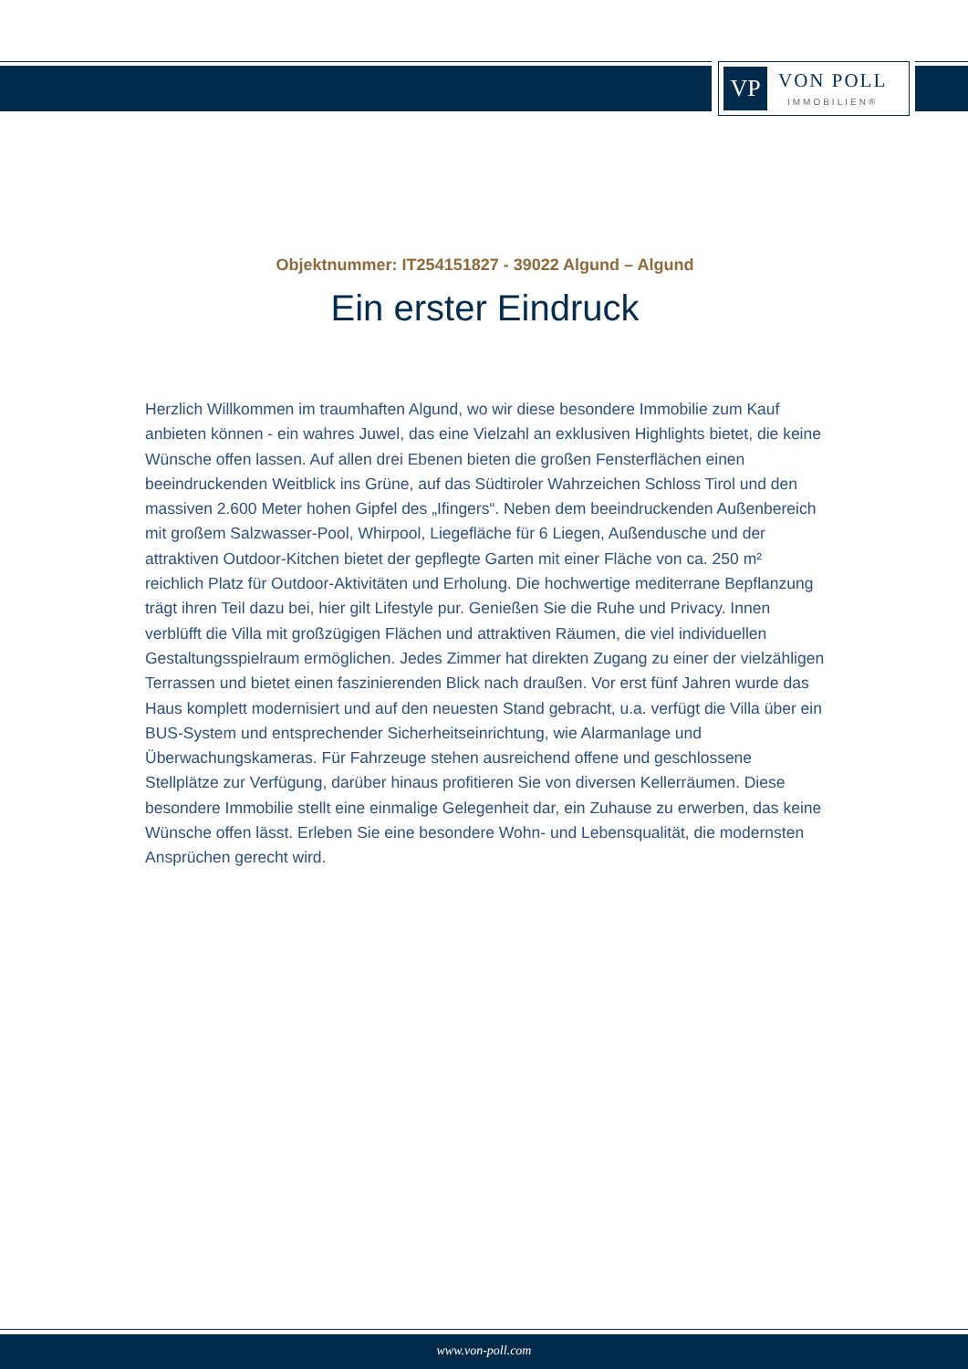VP
VON POLL
IMMOBILIEN®
Objektnummer: IT254151827 - 39022 Algund – Algund
Ein erster Eindruck
Herzlich Willkommen im traumhaften Algund, wo wir diese besondere Immobilie zum Kauf anbieten können - ein wahres Juwel, das eine Vielzahl an exklusiven Highlights bietet, die keine Wünsche offen lassen. Auf allen drei Ebenen bieten die großen Fensterflächen einen beeindruckenden Weitblick ins Grüne, auf das Südtiroler Wahrzeichen Schloss Tirol und den massiven 2.600 Meter hohen Gipfel des „Ifingers“. Neben dem beeindruckenden Außenbereich mit großem Salzwasser-Pool, Whirpool, Liegefläche für 6 Liegen, Außendusche und der attraktiven Outdoor-Kitchen bietet der gepflegte Garten mit einer Fläche von ca. 250 m² reichlich Platz für Outdoor-Aktivitäten und Erholung. Die hochwertige mediterrane Bepflanzung trägt ihren Teil dazu bei, hier gilt Lifestyle pur. Genießen Sie die Ruhe und Privacy. Innen verblüfft die Villa mit großzügigen Flächen und attraktiven Räumen, die viel individuellen Gestaltungsspielraum ermöglichen. Jedes Zimmer hat direkten Zugang zu einer der vielzähligen Terrassen und bietet einen faszinierenden Blick nach draußen. Vor erst fünf Jahren wurde das Haus komplett modernisiert und auf den neuesten Stand gebracht, u.a. verfügt die Villa über ein BUS-System und entsprechender Sicherheitseinrichtung, wie Alarmanlage und Überwachungskameras. Für Fahrzeuge stehen ausreichend offene und geschlossene Stellplätze zur Verfügung, darüber hinaus profitieren Sie von diversen Kellerräumen. Diese besondere Immobilie stellt eine einmalige Gelegenheit dar, ein Zuhause zu erwerben, das keine Wünsche offen lässt. Erleben Sie eine besondere Wohn- und Lebensqualität, die modernsten Ansprüchen gerecht wird.
www.von-poll.com